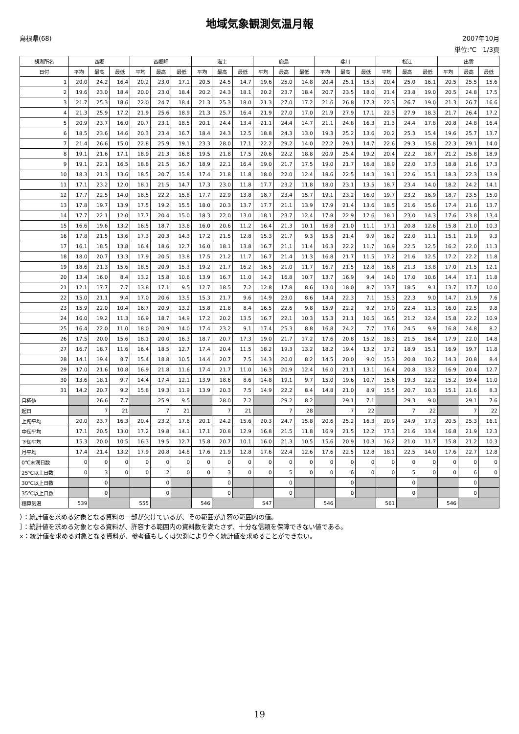地域気象観測気温月報
島根県(68) 2007年10月
単位:℃　1/3頁
| 観測所名 | 西郷 | | | 西郷岬 | | | 海士 | | | 鹿島 | | | 斐川 | | | 松江 | | | 出雲 | | |
| --- | --- | --- | --- | --- | --- | --- | --- | --- | --- | --- | --- | --- | --- | --- | --- | --- | --- | --- | --- | --- | --- |
| 日付 | 平均 | 最高 | 最低 | 平均 | 最高 | 最低 | 平均 | 最高 | 最低 | 平均 | 最高 | 最低 | 平均 | 最高 | 最低 | 平均 | 最高 | 最低 | 平均 | 最高 | 最低 |
| 1 | 20.0 | 24.2 | 16.4 | 20.2 | 23.0 | 17.1 | 20.5 | 24.5 | 14.7 | 19.6 | 25.0 | 14.8 | 20.4 | 25.1 | 15.5 | 20.4 | 25.0 | 16.1 | 20.5 | 25.5 | 15.6 |
| 2 | 19.6 | 23.0 | 18.4 | 20.0 | 23.0 | 18.4 | 20.2 | 24.3 | 18.1 | 20.2 | 23.7 | 18.4 | 20.7 | 23.5 | 18.0 | 21.4 | 23.8 | 19.0 | 20.5 | 24.8 | 17.5 |
| 3 | 21.7 | 25.3 | 18.6 | 22.0 | 24.7 | 18.4 | 21.3 | 25.3 | 18.0 | 21.3 | 27.0 | 17.2 | 21.6 | 26.8 | 17.3 | 22.3 | 26.7 | 19.0 | 21.3 | 26.7 | 16.6 |
| 4 | 21.3 | 25.9 | 17.2 | 21.9 | 25.6 | 18.9 | 21.3 | 25.7 | 16.4 | 21.9 | 27.0 | 17.0 | 21.9 | 27.9 | 17.1 | 22.3 | 27.9 | 18.3 | 21.7 | 26.4 | 17.2 |
| 5 | 20.9 | 23.7 | 16.0 | 20.7 | 23.1 | 18.5 | 20.1 | 24.4 | 13.4 | 21.1 | 24.4 | 14.7 | 21.1 | 24.8 | 16.3 | 21.3 | 24.4 | 17.8 | 20.8 | 24.8 | 16.4 |
| 6 | 18.5 | 23.6 | 14.6 | 20.3 | 23.4 | 16.7 | 18.4 | 24.3 | 12.5 | 18.8 | 24.3 | 13.0 | 19.3 | 25.2 | 13.6 | 20.2 | 25.3 | 15.4 | 19.6 | 25.7 | 13.7 |
| 7 | 21.4 | 26.6 | 15.0 | 22.8 | 25.9 | 19.1 | 23.3 | 28.0 | 17.1 | 22.2 | 29.2 | 14.0 | 22.2 | 29.1 | 14.7 | 22.6 | 29.3 | 15.8 | 22.3 | 29.1 | 14.0 |
| 8 | 19.1 | 21.6 | 17.1 | 18.9 | 21.3 | 16.8 | 19.5 | 21.8 | 17.5 | 20.6 | 22.2 | 18.8 | 20.9 | 25.4 | 19.2 | 20.4 | 22.2 | 18.7 | 21.2 | 25.8 | 18.9 |
| 9 | 19.1 | 22.1 | 16.5 | 18.8 | 21.5 | 16.7 | 18.9 | 22.1 | 16.4 | 19.0 | 21.7 | 17.5 | 19.0 | 21.7 | 16.8 | 18.9 | 22.0 | 17.3 | 18.8 | 21.6 | 17.3 |
| 10 | 18.3 | 21.3 | 13.6 | 18.5 | 20.7 | 15.8 | 17.4 | 21.8 | 11.8 | 18.0 | 22.0 | 12.4 | 18.6 | 22.5 | 14.3 | 19.1 | 22.6 | 15.1 | 18.3 | 22.3 | 13.9 |
| 11 | 17.1 | 23.2 | 12.0 | 18.1 | 21.5 | 14.7 | 17.3 | 23.0 | 11.8 | 17.7 | 23.2 | 11.8 | 18.0 | 23.1 | 13.5 | 18.7 | 23.4 | 14.0 | 18.2 | 24.2 | 14.1 |
| 12 | 17.7 | 22.5 | 14.0 | 18.5 | 22.2 | 15.8 | 17.7 | 22.9 | 13.8 | 18.7 | 23.4 | 15.7 | 19.1 | 23.2 | 16.0 | 19.7 | 23.2 | 16.9 | 18.7 | 23.5 | 15.0 |
| 13 | 17.8 | 19.7 | 13.9 | 17.5 | 19.2 | 15.5 | 18.0 | 20.3 | 13.7 | 17.7 | 21.1 | 13.9 | 17.9 | 21.4 | 13.6 | 18.5 | 21.6 | 15.6 | 17.4 | 21.6 | 13.7 |
| 14 | 17.7 | 22.1 | 12.0 | 17.7 | 20.4 | 15.0 | 18.3 | 22.0 | 13.0 | 18.1 | 23.7 | 12.4 | 17.8 | 22.9 | 12.6 | 18.1 | 23.0 | 14.3 | 17.6 | 23.8 | 13.4 |
| 15 | 16.6 | 19.6 | 13.2 | 16.5 | 18.7 | 13.6 | 16.0 | 20.6 | 11.2 | 16.4 | 21.3 | 10.1 | 16.8 | 21.0 | 11.1 | 17.1 | 20.8 | 12.6 | 15.8 | 21.0 | 10.3 |
| 16 | 17.8 | 21.5 | 13.6 | 17.3 | 20.3 | 14.3 | 17.2 | 21.5 | 12.8 | 15.3 | 21.7 | 9.3 | 15.5 | 21.4 | 9.9 | 16.2 | 22.0 | 11.1 | 15.1 | 21.9 | 9.3 |
| 17 | 16.1 | 18.5 | 13.8 | 16.4 | 18.6 | 12.7 | 16.0 | 18.1 | 13.8 | 16.7 | 21.1 | 11.4 | 16.3 | 22.2 | 11.7 | 16.9 | 22.5 | 12.5 | 16.2 | 22.0 | 11.3 |
| 18 | 18.0 | 20.7 | 13.3 | 17.9 | 20.5 | 13.8 | 17.5 | 21.2 | 11.7 | 16.7 | 21.4 | 11.3 | 16.8 | 21.7 | 11.5 | 17.2 | 21.6 | 12.5 | 17.2 | 22.2 | 11.8 |
| 19 | 18.6 | 21.3 | 15.6 | 18.5 | 20.9 | 15.3 | 19.2 | 21.7 | 16.2 | 16.5 | 21.0 | 11.7 | 16.7 | 21.5 | 12.8 | 16.8 | 21.3 | 13.8 | 17.0 | 21.5 | 12.1 |
| 20 | 13.4 | 16.0 | 8.4 | 13.2 | 15.8 | 10.6 | 13.9 | 16.7 | 11.0 | 14.2 | 16.8 | 10.7 | 13.7 | 16.9 | 9.4 | 14.0 | 17.0 | 10.6 | 14.4 | 17.1 | 11.8 |
| 21 | 12.1 | 17.7 | 7.7 | 13.8 | 17.1 | 9.5 | 12.7 | 18.5 | 7.2 | 12.8 | 17.8 | 8.6 | 13.0 | 18.0 | 8.7 | 13.7 | 18.5 | 9.1 | 13.7 | 17.7 | 10.0 |
| 22 | 15.0 | 21.1 | 9.4 | 17.0 | 20.6 | 13.5 | 15.3 | 21.7 | 9.6 | 14.9 | 23.0 | 8.6 | 14.4 | 22.3 | 7.1 | 15.3 | 22.3 | 9.0 | 14.7 | 21.9 | 7.6 |
| 23 | 15.9 | 22.0 | 10.4 | 16.7 | 20.9 | 13.2 | 15.8 | 21.8 | 8.4 | 16.5 | 22.6 | 9.8 | 15.9 | 22.2 | 9.2 | 17.0 | 22.4 | 11.3 | 16.0 | 22.5 | 9.8 |
| 24 | 16.0 | 19.2 | 11.3 | 16.9 | 18.7 | 14.9 | 17.2 | 20.2 | 13.5 | 16.7 | 22.1 | 10.3 | 15.3 | 21.1 | 10.5 | 16.5 | 21.2 | 12.4 | 15.8 | 22.2 | 10.9 |
| 25 | 16.4 | 22.0 | 11.0 | 18.0 | 20.9 | 14.0 | 17.4 | 23.2 | 9.1 | 17.4 | 25.3 | 8.8 | 16.8 | 24.2 | 7.7 | 17.6 | 24.5 | 9.9 | 16.8 | 24.8 | 8.2 |
| 26 | 17.5 | 20.0 | 15.6 | 18.1 | 20.0 | 16.3 | 18.7 | 20.7 | 17.3 | 19.0 | 21.7 | 17.2 | 17.6 | 20.8 | 15.2 | 18.3 | 21.5 | 16.4 | 17.9 | 22.0 | 14.8 |
| 27 | 16.7 | 18.7 | 11.6 | 16.4 | 18.5 | 12.7 | 17.4 | 20.4 | 11.5 | 18.2 | 19.3 | 13.2 | 18.2 | 19.4 | 13.2 | 17.2 | 18.9 | 15.1 | 16.9 | 19.7 | 11.8 |
| 28 | 14.1 | 19.4 | 8.7 | 15.4 | 18.8 | 10.5 | 14.4 | 20.7 | 7.5 | 14.3 | 20.0 | 8.2 | 14.5 | 20.0 | 9.0 | 15.3 | 20.8 | 10.2 | 14.3 | 20.8 | 8.4 |
| 29 | 17.0 | 21.6 | 10.8 | 16.9 | 21.8 | 11.6 | 17.4 | 21.7 | 11.0 | 16.3 | 20.9 | 12.4 | 16.0 | 21.1 | 13.1 | 16.4 | 20.8 | 13.2 | 16.9 | 20.4 | 12.7 |
| 30 | 13.6 | 18.1 | 9.7 | 14.4 | 17.4 | 12.1 | 13.9 | 18.6 | 8.6 | 14.8 | 19.1 | 9.7 | 15.0 | 19.6 | 10.7 | 15.6 | 19.3 | 12.2 | 15.2 | 19.4 | 11.0 |
| 31 | 14.2 | 20.7 | 9.2 | 15.8 | 19.3 | 11.9 | 13.9 | 20.3 | 7.5 | 14.9 | 22.2 | 8.4 | 14.8 | 21.0 | 8.9 | 15.5 | 20.7 | 10.3 | 15.1 | 21.6 | 8.3 |
| 月極値 | | 26.6 | 7.7 | | 25.9 | 9.5 | | 28.0 | 7.2 | | 29.2 | 8.2 | | 29.1 | 7.1 | | 29.3 | 9.0 | | 29.1 | 7.6 |
| 起日 | | 7 | 21 | | 7 | 21 | | 7 | 21 | | 7 | 28 | | 7 | 22 | | 7 | 22 | | 7 | 22 |
| 上旬平均 | 20.0 | 23.7 | 16.3 | 20.4 | 23.2 | 17.6 | 20.1 | 24.2 | 15.6 | 20.3 | 24.7 | 15.8 | 20.6 | 25.2 | 16.3 | 20.9 | 24.9 | 17.3 | 20.5 | 25.3 | 16.1 |
| 中旬平均 | 17.1 | 20.5 | 13.0 | 17.2 | 19.8 | 14.1 | 17.1 | 20.8 | 12.9 | 16.8 | 21.5 | 11.8 | 16.9 | 21.5 | 12.2 | 17.3 | 21.6 | 13.4 | 16.8 | 21.9 | 12.3 |
| 下旬平均 | 15.3 | 20.0 | 10.5 | 16.3 | 19.5 | 12.7 | 15.8 | 20.7 | 10.1 | 16.0 | 21.3 | 10.5 | 15.6 | 20.9 | 10.3 | 16.2 | 21.0 | 11.7 | 15.8 | 21.2 | 10.3 |
| 月平均 | 17.4 | 21.4 | 13.2 | 17.9 | 20.8 | 14.8 | 17.6 | 21.9 | 12.8 | 17.6 | 22.4 | 12.6 | 17.6 | 22.5 | 12.8 | 18.1 | 22.5 | 14.0 | 17.6 | 22.7 | 12.8 |
| 0℃未満日数 | 0 | 0 | 0 | 0 | 0 | 0 | 0 | 0 | 0 | 0 | 0 | 0 | 0 | 0 | 0 | 0 | 0 | 0 | 0 | 0 | 0 |
| 25℃以上日数 | 0 | 3 | 0 | 0 | 2 | 0 | 0 | 3 | 0 | 0 | 5 | 0 | 0 | 6 | 0 | 0 | 5 | 0 | 0 | 6 | 0 |
| 30℃以上日数 | | 0 | | | 0 | | | 0 | | | 0 | | | 0 | | | 0 | | | 0 | |
| 35℃以上日数 | | 0 | | | 0 | | | 0 | | | 0 | | | 0 | | | 0 | | | 0 | |
| 積算気温 | 539 | | | 555 | | | 546 | | | 547 | | | 546 | | | 561 | | | 546 | | |
）：統計値を求める対象となる資料の一部が欠けているが、その範囲が許容の範囲内の値。
］：統計値を求める対象となる資料が、許容する範囲内の資料数を満たさず、十分な信頼を保障できない値である。
x：統計値を求める対象となる資料が、参考値もしくは欠測により全く統計値を求めることができない。
19